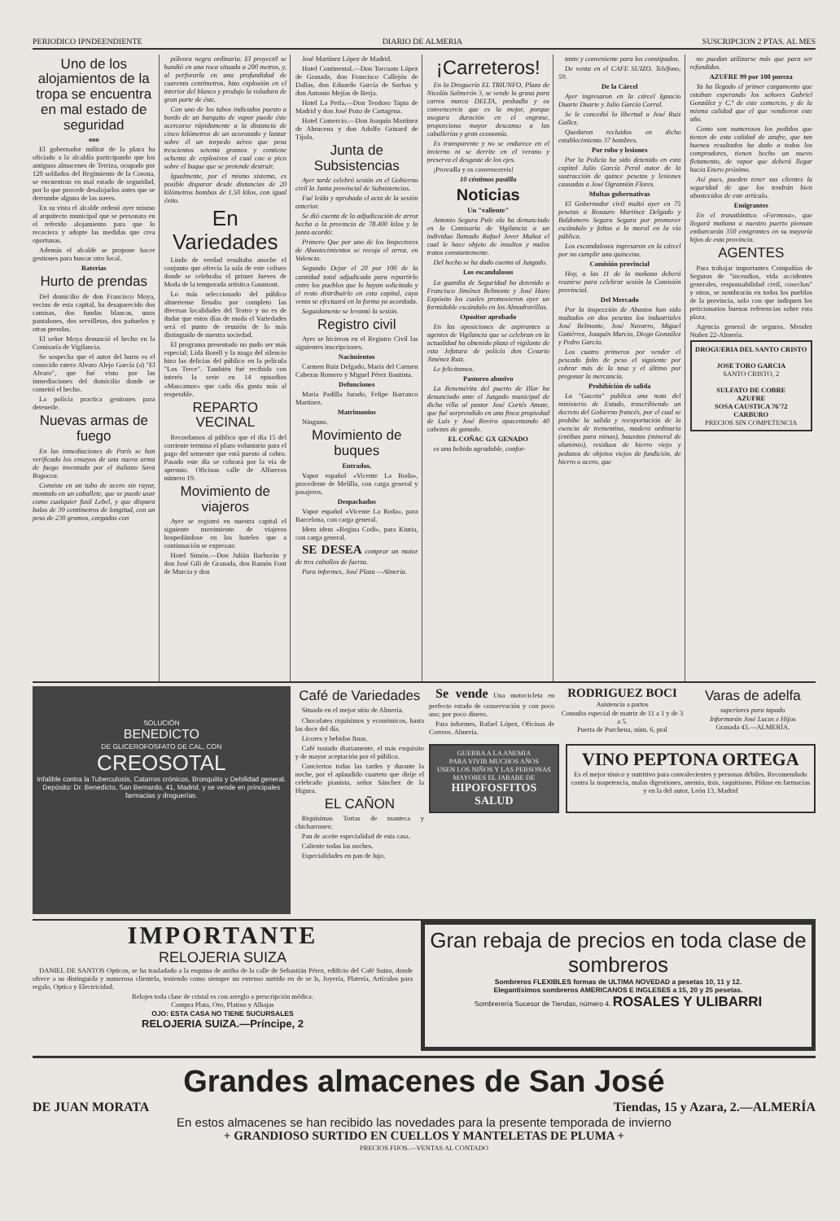PERIODICO IPNDEENDIENTE DIARIO DE ALMERIA SUSCRIPCION 2 PTAS. AL MES
Uno de los alojamientos de la tropa se encuentra en mal estado de seguridad
ooo
El gobernador militar de la plaza ha oficiado a la alcaldía participando que los antiguos almacenes de Terriza, ocupado por 120 soldados del Regimiento de la Corona, se encuentran en mal estado de seguridad, por lo que procede desalojarlos antes que se derrumbe alguna de las naves.
En su vista el alcalde ordenó ayer mismo al arquitecto municipal que se personara en el referido alojamiento para que lo recociera y adopte las medidas que crea oportunas.
Además el alcalde se propone hacer gestiones para buscar otro local.
Raterías
Hurto de prendas
Del domicilio de don Francisco Moya, vecino de esta capital, ha desaparecido dos camisas, dos fundas blancas, unos pantalones, dos servilletas, dos pañuelos y otras prendas.
El señor Moya denunció el hecho en la Comisaría de Vigilancia.
Se sospecha que el autor del hurto es el conocido ratero Alvaro Alejo García (a) "El Alvaro", que fué visto por las inmediaciones del domicilio donde se cometió el hecho.
La policía practica gestiones para detenerle.
Nuevas armas de fuego
En las inmediaciones de París se han verificado los ensayos de una nueva arma de fuego inventada por el italiano Sava Rogocea.
Consiste en un tubo de acero sin rayar, montado en un caballete, que se puede usar como cualquier fusil Lebel, y que dispara balas de 39 centímetros de longitud, con un peso de 230 gramos, cargadas con
pólvora negra ordinaria. El proyectil se hundió en una roca situada a 200 metros, y, al perforarla en una profundidad de cuarenta centímetros, hizo explosión en el interior del blanco y produjo la voladura de gran parte de éste.
Con uno de los tubos indicados puesto a bordo de un barquito de vapor puede éste acercarse rápidamente a la distancia de cinco kilómetros de un acorazado y lanzar sobre él un torpedo aéreo que pesa trescientos setenta gramos y contiene ochenta de explosivos el cual cae a pico sobre el buque que se pretende destruir.
Igualmente, por el mismo sistema, es posible disparar desde distancias de 20 kilómetros bombas de 1.50 kilos, con igual éxito.
En Variedades
Lindo de verdad resultaba anoche el conjunto que ofrecía la sala de este coliseo donde se celebraba el primer Jueves de Moda de la temporada artística Gaumont.
Lo más seleccionado del público almeriense llenaba por completo las diversas localidades del Teatro y no es de dudar que estos días de moda el Variedades será el punto de reunión de lo más distinguido de nuestra sociedad.
El programa presentado no pudo ser más especial; Lida Borell y la maga del silencio hizo las delicias del público en la película "Los Trece". También fué recibida con interés la serie en 14 episodios «Mascamor» que cada día gusta más al respetable.
REPARTO VECINAL
Recordamos al público que el día 15 del corriente termina el plazo voluntario para el pago del semestre que está puesto al cobro. Pasado este día se cobrará por la vía de apremio. Oficinas calle de Alfareros número 19.
Movimiento de viajeros
Ayer se registró en nuestra capital el siguiente movimiento de viajeros hospedándose en los hoteles que a continuación se expresan:
Hotel Simón.—Don Julián Barborán y don José Gili de Granada, don Ramón Font de Murcia y don
José Martínez López de Madrid.
Hotel Continental.—Don Torcuato López de Granada, don Francisco Callejón de Dalías, don Eduardo García de Sorbas y don Antonio Mejías de Berja.
Hotel La Perla.—Don Teodoro Tapia de Madrid y don José Pozo de Cartagena.
Hotel Comercio.—Don Joaquín Martínez de Abrucena y don Adolfo Grinard de Tíjola.
Junta de Subsistencias
Ayer tarde celebró sesión en el Gobierno civil la Junta provincial de Subsistencias.
Fué leída y aprobada el acta de la sesión anterior.
Se dió cuenta de la adjudicación de arroz hecha a la provincia de 78.400 kilos y la junta acordó:
Primero Que por uno de los Inspectores de Abastecimientos se recoja el arroz, en Valencia.
Segundo Dejar el 20 por 100 de la cantidad total adjudicada para repartirlo entre los pueblos que lo hayan solicitado y el resto distribuirlo en esta capital, cuya venta se efectuará en la forma ya acordada.
Seguidamente se levantó la sesión.
Registro civil
Ayer se hicieron en el Registro Civil las siguientes inscripciones.
Nacimientos
Carmen Ruiz Delgado, María del Carmen Cabezas Romero y Miguel Pérez Bautista.
Defunciones
María Padilla Jurado, Felipe Barranco Martínez.
Matrimonios
Ninguno.
Movimiento de buques
Entrados.
Vapor español «Vicente La Roda», procedente de Melilla, con carga general y pasajeros.
Despachados
Vapor español «Vicente La Roda», para Barcelona, con carga general.
Idem idem «Regina Codi», para Kiutia, con carga general.
SE DESEA comprar un motor de tres caballos de fuerza.
Para informes, José Plaza —Almería.
¡Carreteros!
En la Droguería EL TRIUNFO, Plaza de Nicolás Salmerón 3, se vende la grasa para carros marca DELTA, probadla y os convencereis que es la mejor, porque asegura duración en el engrase, proporciona mayor descanso a las caballerías y gran economía.
Es transparente y no se endurece en el invierno ni se derrite en el verano y preserva el desgaste de los ejes.
¡Provadla y os convencereis!
10 céntimos pastilla
Noticias
Un "valiente"
Antonio Segura Pale ola ha denunciado en la Comisaría de Vigilancia a un individuo llamado Rafael Jover Muñoz el cual le hace objeto de insultos y malos tratos constantemente.
Del hecho se ha dado cuenta al Juzgado.
Los escandalosos
La guardia de Seguridad ha detenido a Francisco Jiménez Belmonte y José Haro Expósito los cuales promovieron ayer un formidable escándalo en las Almadravillas.
Opositor aprobado
En las oposiciones de aspirantes a agentes de Vigilancia que se celebran en la actualidad ha obtenido plaza el vigilante de esta Jefatura de policía don Cesario Jiménez Ruiz.
Le felicitamos.
Pastoreo abusivo
La Benemérita del puerto de Illar ha denunciado ante el Juzgado municipal de dicha villa al pastor José Cortés Amate, que fué sorprendido en una finca propiedad de Luis y José Rovira apacentando 40 cabezas de ganado.
EL COÑAC GX GENADO
es una bebida agradable, confor-
tante y conveniente para los constipados.
De venta en el CAFE SUIZO. Teléfono, 59.
De la Cárcel
Ayer ingresaron en la cárcel Ignacio Duarte Duarte y Julio García Corral.
Se le concedió la libertad a José Ruiz Gallez.
Quedaron recluidos en dicho establecimiento 37 hombres.
Por robo y lesiones
Por la Policía ha sido detenido en esta capital Julio García Peral autor de la sustracción de quince pesetas y lesiones causadas a José Ogramión Flores.
Multas gubernativas
El Gobernador civil multó ayer en 75 pesetas a Rosauro Martínez Delgado y Baldomero Segura Segura por promover escándalo y faltas a la moral en la vía pública.
Los escandalosos ingresaron en la cárcel por no cumplir una quincena.
Comisión provincial
Hoy, a las 11 de la mañana deberá reunirse para celebrar sesión la Comisión provincial.
Del Mercado
Por la inspección de Abastos han sido multados en dos pesetas los industriales José Belmonte, José Navarro, Miguel Gutiérrez, Joaquín Murcia, Diego González y Pedro García.
Los cuatro primeros por vender el pescado falto de peso el siguiente por cobrar más de la tasa y el último por pregonar la mercancía.
Prohibición de salida
La "Gaceta" publica una nota del ministerio de Estado, trascribiendo un decreto del Gobierno francés, por el cual se prohibe la salida y reexportación de la esencia de trementina, madera ordinaria (entibas para minas), bauxitas (mineral de aluminio), residuos de hierro viejo y pedazos de objetos viejos de fundición, de hierro o acero, que
no puedan utilizarse más que para ser refundidos.
AZUFRE 99 por 100 pureza
Ya ha llegado el primer cargamento que estaban esperando los señores Gabriel González y C.ª de este comercio, y de la misma calidad que el que vendieron este año.
Como son numerosos los pedidos que tienen de esta calidad de azufre, que tan buenos resultados ha dado a todos los compradores, tienen hecho un nuevo fletamento, de vapor que deberá llegar hacia Enero próximo.
Así pues, pueden tener sus clientes la seguridad de que los tendrán bien abastecidos de este artículo.
Emigrantes
En el trasatlántico «Formosa», que llegará mañana a nuestro puerto piensan embarcarán 350 emigrantes en su mayoría hijos de esta provincia.
AGENTES
Para trabajar importantes Compañías de Seguros de "incendios, vida accidentes generales, responsabilidad civil, cosechas" y otros, se nombrarán en todos los pueblos de la provincia, solo con que indiquen los peticionarios buenas referencias sobre esta plaza.
Agencia general de seguros. Mendez Nuñez 22-Almería.
DROGUERIA DEL SANTO CRISTO
JOSE TORO GARCIA
SANTO CRISTO, 2
SULFATO DE COBRE
AZUFRE
SOSA CAUSTICA 76'72
CARBURO
PRECIOS SIN COMPETENCIA
SOLUCIÓN
BENEDICTO
DE GLICEROFOSFATO DE CAL, CON
CREOSOTAL
Infalible contra la Tuberculosis, Catarros crónicos, Bronquitis y Debilidad general.
Depósito: Dr. Benedicto, San Bernardo, 41, Madrid, y se vende en principales farmacias y droguerías.
Café de Variedades
Situado en el mejor sitio de Almería.
Chocolates riquísimos y económicos, hasta las doce del día.
Licores y bebidas finas.
Café tostado diariamente, el más exquisito y de mayor aceptación por el público.
Conciertos todas las tardes y durante la noche, por el aplaudido cuarteto que dirije el celebrado pianista, señor Sánchez de la Higura.
EL CAÑON
Riquísimas Tortas de manteca y chicharrones:
Pan de aceite especialidad de esta casa.
Caliente todas las noches.
Especialidades en pan de lujo.
Se vende Una motocicleta en perfecto estado de conservación y con poco uso; por poco dinero.
Para informes, Rafael López, Oficinas de Correos. Almería.
RODRIGUEZ BOCI
Asistencia a partos
Consulta especial de matriz de 11 a 1 y de 3 a 5.
Puerta de Purchena, núm. 6, pral
Varas de adelfa
superiores para tapado
Informarán José Lucas e Hijos
Granada 43.—ALMERÍA.
GUERRA A LA ANEMIA
PARA VIVIR MUCHOS AÑOS
USEN LOS NIÑOS Y LAS PERSONAS MAYORES EL JARABE DE
HIPOFOSFITOS SALUD
VINO PEPTONA ORTEGA
Es el mejor tónico y nutritivo para convalecientes y personas débiles. Recomendado contra la inapetencia, malas digestiones, anemia, tisis, raquitismo. Pídase en farmacias y en la del autor, León 13, Madrid
IMPORTANTE
RELOJERIA SUIZA
DANIEL DE SANTOS Opticos, se ha trasladado a la esquina de arriba de la calle de Sebastián Pérez, edificio del Café Suizo, donde ofrece a su distinguida y numerosa clientela, teniendo como siempre un extenso surtido en de se ls, Joyería, Platería, Artículos para regalo, Optica y Electricidad.
Relojes toda clase de cristal es con arreglo a prescripción médica.
Compra Plata, Oro, Platino y Alhajas
OJO: ESTA CASA NO TIENE SUCURSALES
RELOJERIA SUIZA.—Príncipe, 2
Gran rebaja de precios en toda clase de sombreros
Sombreros FLEXIBLES formas de ULTIMA NOVEDAD a pesetas 10, 11 y 12.
Elegantísimos sombreros AMERICANOS E INGLESES a 15, 20 y 25 pesetas.
Sombrerería Sucesor de Tiendas, número 4. ROSALES Y ULIBARRI
Grandes almacenes de San José
DE JUAN MORATA Tiendas, 15 y Azara, 2.—ALMERÍA
En estos almacenes se han recibido las novedades para la presente temporada de invierno
+ GRANDIOSO SURTIDO EN CUELLOS Y MANTELETAS DE PLUMA +
PRECIOS FIJOS.—VENTAS AL CONTADO